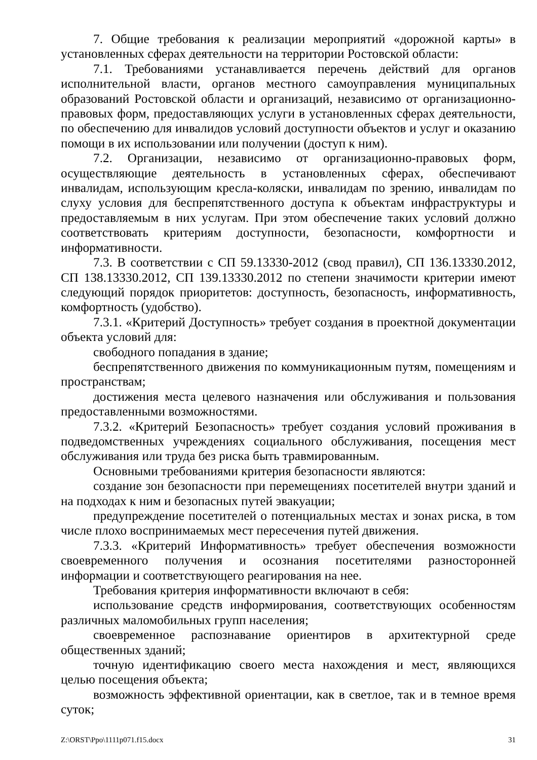7. Общие требования к реализации мероприятий «дорожной карты» в установленных сферах деятельности на территории Ростовской области:
7.1. Требованиями устанавливается перечень действий для органов исполнительной власти, органов местного самоуправления муниципальных образований Ростовской области и организаций, независимо от организационно-правовых форм, предоставляющих услуги в установленных сферах деятельности, по обеспечению для инвалидов условий доступности объектов и услуг и оказанию помощи в их использовании или получении (доступ к ним).
7.2. Организации, независимо от организационно-правовых форм, осуществляющие деятельность в установленных сферах, обеспечивают инвалидам, использующим кресла-коляски, инвалидам по зрению, инвалидам по слуху условия для беспрепятственного доступа к объектам инфраструктуры и предоставляемым в них услугам. При этом обеспечение таких условий должно соответствовать критериям доступности, безопасности, комфортности и информативности.
7.3. В соответствии с СП 59.13330-2012 (свод правил), СП 136.13330.2012, СП 138.13330.2012, СП 139.13330.2012 по степени значимости критерии имеют следующий порядок приоритетов: доступность, безопасность, информативность, комфортность (удобство).
7.3.1. «Критерий Доступность» требует создания в проектной документации объекта условий для:
свободного попадания в здание;
беспрепятственного движения по коммуникационным путям, помещениям и пространствам;
достижения места целевого назначения или обслуживания и пользования предоставленными возможностями.
7.3.2. «Критерий Безопасность» требует создания условий проживания в подведомственных учреждениях социального обслуживания, посещения мест обслуживания или труда без риска быть травмированным.
Основными требованиями критерия безопасности являются:
создание зон безопасности при перемещениях посетителей внутри зданий и на подходах к ним и безопасных путей эвакуации;
предупреждение посетителей о потенциальных местах и зонах риска, в том числе плохо воспринимаемых мест пересечения путей движения.
7.3.3. «Критерий Информативность» требует обеспечения возможности своевременного получения и осознания посетителями разносторонней информации и соответствующего реагирования на нее.
Требования критерия информативности включают в себя:
использование средств информирования, соответствующих особенностям различных маломобильных групп населения;
своевременное распознавание ориентиров в архитектурной среде общественных зданий;
точную идентификацию своего места нахождения и мест, являющихся целью посещения объекта;
возможность эффективной ориентации, как в светлое, так и в темное время суток;
Z:\ORST\Ppo\1111p071.f15.docx 31